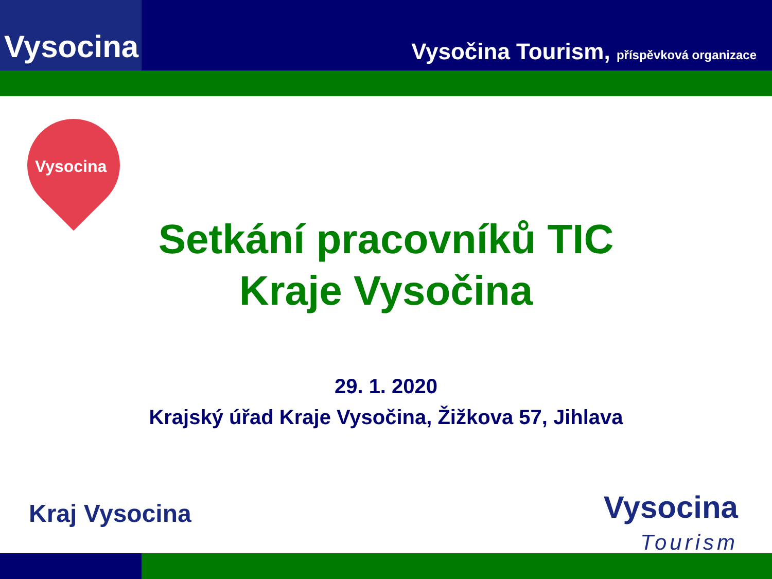Vysocina
Vysočina Tourism, příspěvková organizace
Vysocina
Setkání pracovníků TIC
Kraje Vysočina
29. 1. 2020
Krajský úřad Kraje Vysočina, Žižkova 57, Jihlava
Kraj Vysocina
Vysocina
Tourism